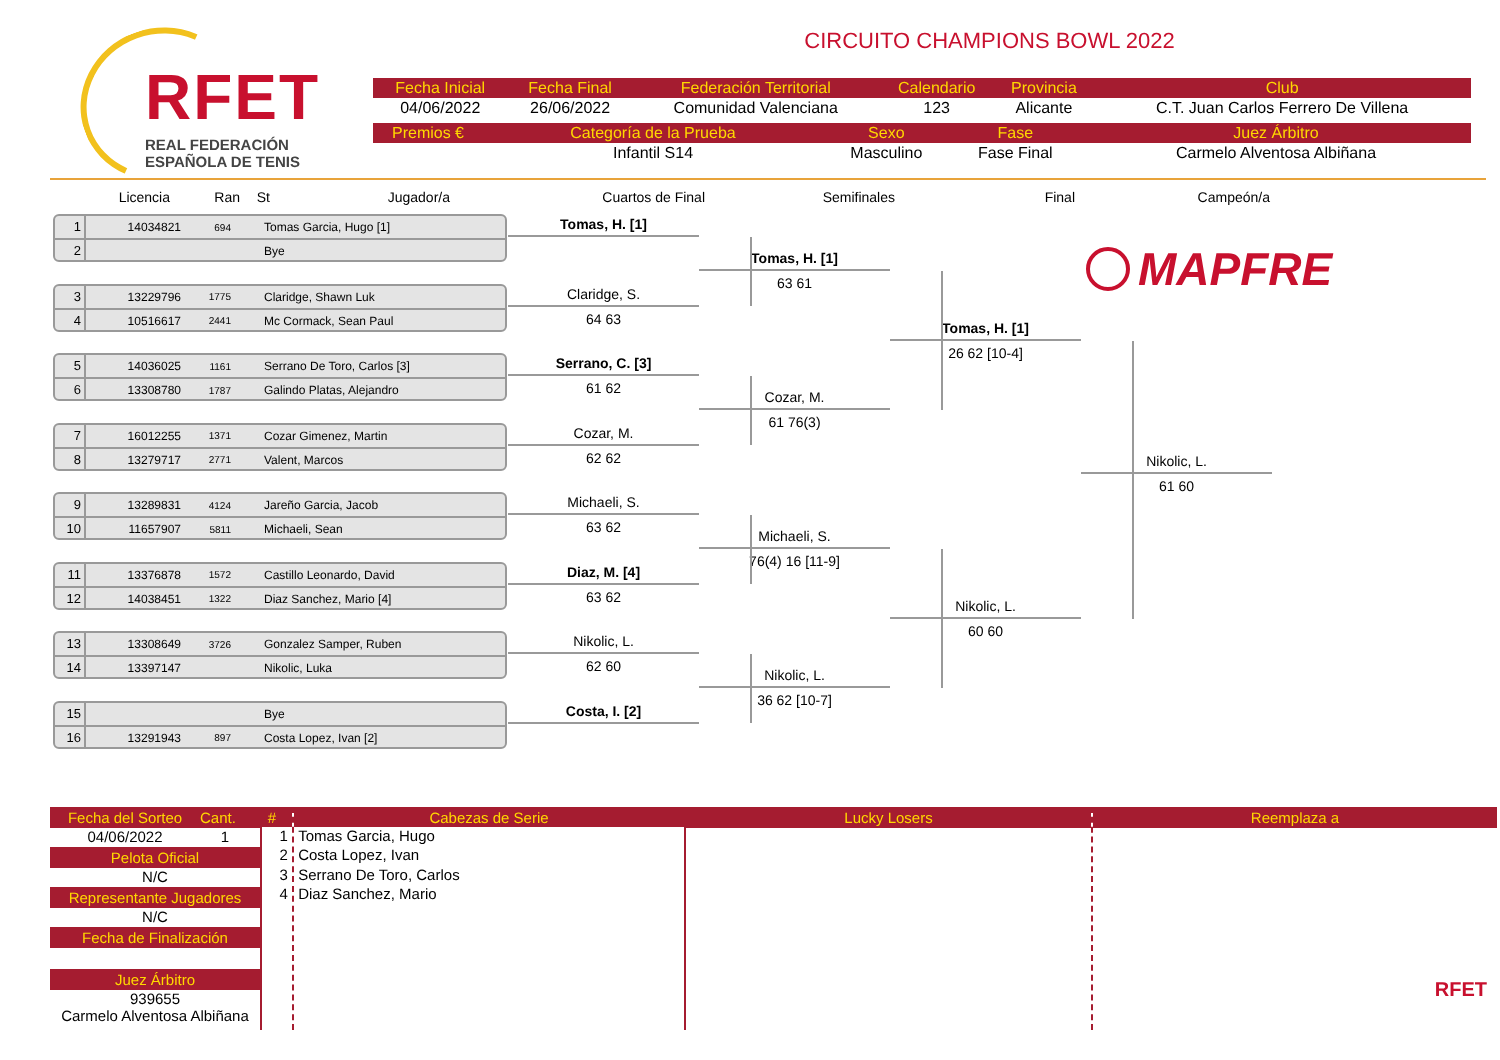RFET
REAL FEDERACIÓN
ESPAÑOLA DE TENIS
CIRCUITO CHAMPIONS BOWL 2022
| Fecha Inicial | Fecha Final | Federación Territorial | Calendario | Provincia | Club |
| --- | --- | --- | --- | --- | --- |
| 04/06/2022 | 26/06/2022 | Comunidad Valenciana | 123 | Alicante | C.T. Juan Carlos Ferrero De Villena |
| Premios € | Categoría de la Prueba | Sexo | Fase | Juez Árbitro |
| --- | --- | --- | --- | --- |
| | Infantil S14 | Masculino | Fase Final | Carmelo Alventosa Albiñana |
Licencia Ran St Jugador/a Cuartos de Final Semifinales Final Campeón/a
1 14034821 694 Tomas Garcia, Hugo [1]
2 Bye
3 13229796 1775 Claridge, Shawn Luk
4 10516617 2441 Mc Cormack, Sean Paul
5 14036025 1161 Serrano De Toro, Carlos [3]
6 13308780 1787 Galindo Platas, Alejandro
7 16012255 1371 Cozar Gimenez, Martin
8 13279717 2771 Valent, Marcos
9 13289831 4124 Jareño Garcia, Jacob
10 11657907 5811 Michaeli, Sean
11 13376878 1572 Castillo Leonardo, David
12 14038451 1322 Diaz Sanchez, Mario [4]
13 13308649 3726 Gonzalez Samper, Ruben
14 13397147 Nikolic, Luka
15 Bye
16 13291943 897 Costa Lopez, Ivan [2]
Tomas, H. [1]
Claridge, S.
64 63
Serrano, C. [3]
61 62
Cozar, M.
62 62
Michaeli, S.
63 62
Diaz, M. [4]
63 62
Nikolic, L.
62 60
Costa, I. [2]
Tomas, H. [1]
63 61
Cozar, M.
61 76(3)
Michaeli, S.
76(4) 16 [11-9]
Nikolic, L.
36 62 [10-7]
Tomas, H. [1]
26 62 [10-4]
Nikolic, L.
60 60
MAPFRE
Nikolic, L.
61 60
Fecha del Sorteo Cant.
04/06/2022 1
Pelota Oficial
N/C
Representante Jugadores
N/C
Fecha de Finalización
Juez Árbitro
939655
Carmelo Alventosa Albiñana
#
1
2
3
4
Cabezas de Serie
Tomas Garcia, Hugo
Costa Lopez, Ivan
Serrano De Toro, Carlos
Diaz Sanchez, Mario
Lucky Losers Reemplaza a
RFET